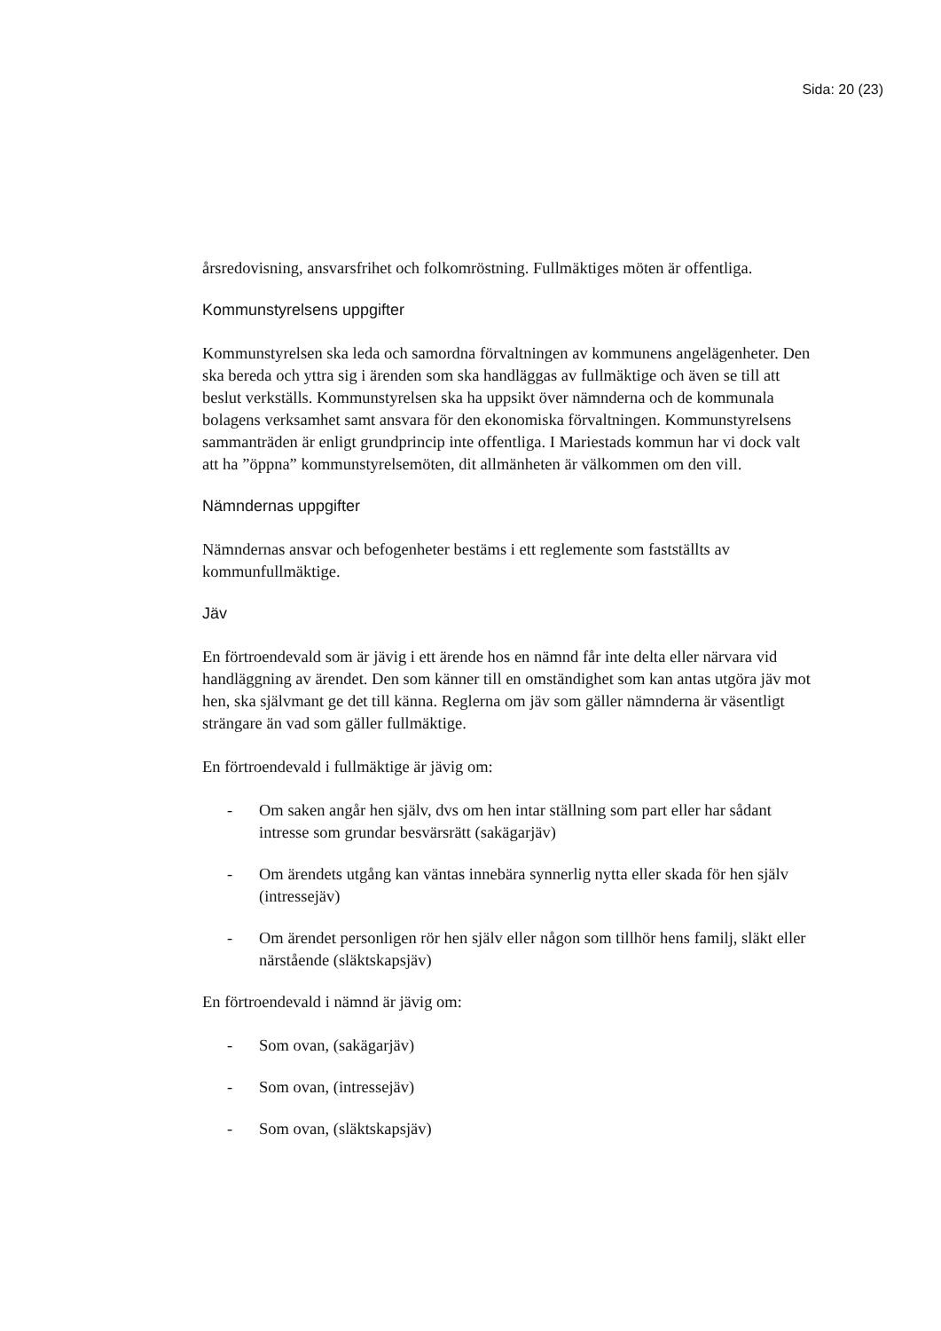Sida: 20 (23)
årsredovisning, ansvarsfrihet och folkomröstning. Fullmäktiges möten är offentliga.
Kommunstyrelsens uppgifter
Kommunstyrelsen ska leda och samordna förvaltningen av kommunens angelägenheter. Den ska bereda och yttra sig i ärenden som ska handläggas av fullmäktige och även se till att beslut verkställs. Kommunstyrelsen ska ha uppsikt över nämnderna och de kommunala bolagens verksamhet samt ansvara för den ekonomiska förvaltningen. Kommunstyrelsens sammanträden är enligt grundprincip inte offentliga. I Mariestads kommun har vi dock valt att ha ”öppna” kommunstyrelsemöten, dit allmänheten är välkommen om den vill.
Nämndernas uppgifter
Nämndernas ansvar och befogenheter bestäms i ett reglemente som fastställts av kommunfullmäktige.
Jäv
En förtroendevald som är jävig i ett ärende hos en nämnd får inte delta eller närvara vid handläggning av ärendet. Den som känner till en omständighet som kan antas utgöra jäv mot hen, ska självmant ge det till känna. Reglerna om jäv som gäller nämnderna är väsentligt strängare än vad som gäller fullmäktige.
En förtroendevald i fullmäktige är jävig om:
- Om saken angår hen själv, dvs om hen intar ställning som part eller har sådant intresse som grundar besvärsrätt (sakägarjäv)
- Om ärendets utgång kan väntas innebära synnerlig nytta eller skada för hen själv (intressejäv)
- Om ärendet personligen rör hen själv eller någon som tillhör hens familj, släkt eller närstående (släktskapsjäv)
En förtroendevald i nämnd är jävig om:
- Som ovan, (sakägarjäv)
- Som ovan, (intressejäv)
- Som ovan, (släktskapsjäv)